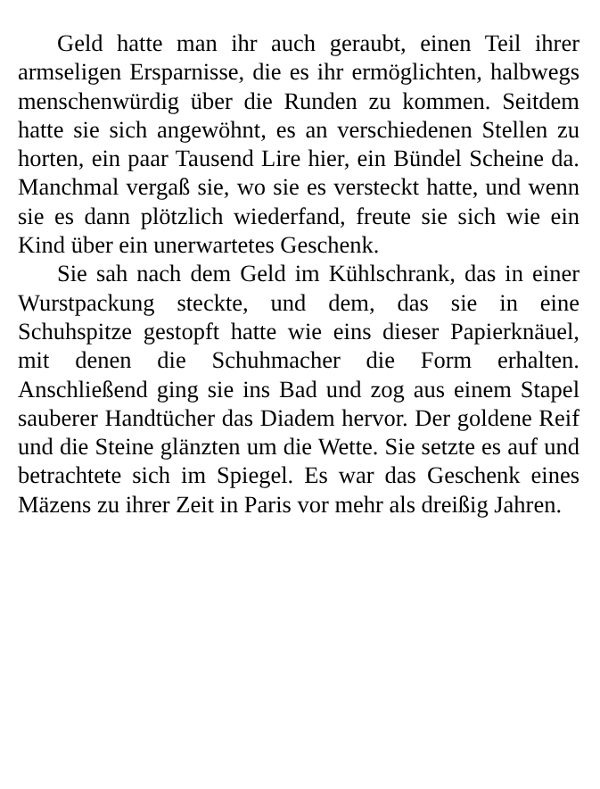Geld hatte man ihr auch geraubt, einen Teil ihrer armseligen Ersparnisse, die es ihr ermöglichten, halbwegs menschenwürdig über die Runden zu kommen. Seitdem hatte sie sich angewöhnt, es an verschiedenen Stellen zu horten, ein paar Tausend Lire hier, ein Bündel Scheine da. Manchmal vergaß sie, wo sie es versteckt hatte, und wenn sie es dann plötzlich wiederfand, freute sie sich wie ein Kind über ein unerwartetes Geschenk.
Sie sah nach dem Geld im Kühlschrank, das in einer Wurstpackung steckte, und dem, das sie in eine Schuhspitze gestopft hatte wie eins dieser Papierknäuel, mit denen die Schuhmacher die Form erhalten. Anschließend ging sie ins Bad und zog aus einem Stapel sauberer Handtücher das Diadem hervor. Der goldene Reif und die Steine glänzten um die Wette. Sie setzte es auf und betrachtete sich im Spiegel. Es war das Geschenk eines Mäzens zu ihrer Zeit in Paris vor mehr als dreißig Jahren.